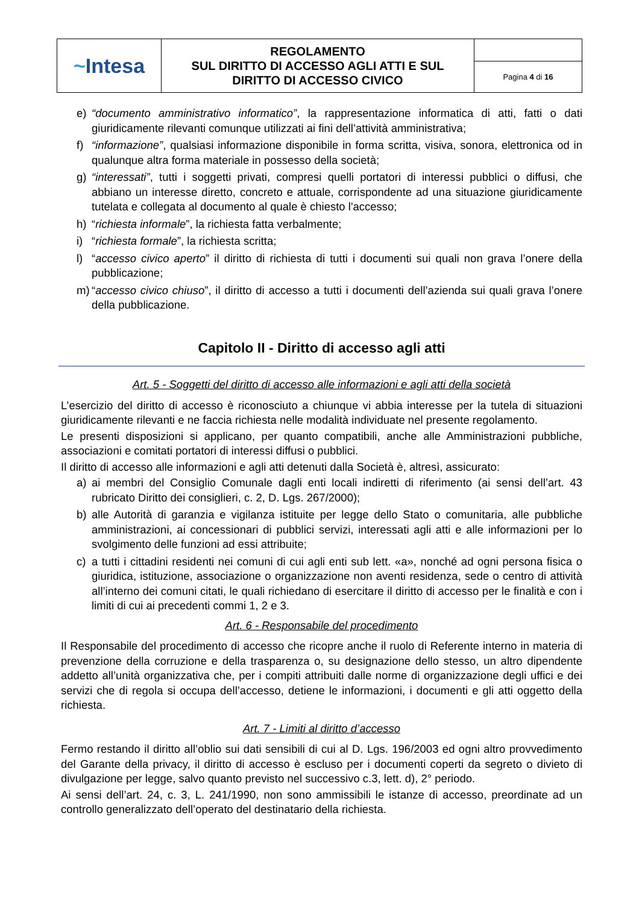| ~ Intesa | REGOLAMENTO SUL DIRITTO DI ACCESSO AGLI ATTI E SUL DIRITTO DI ACCESSO CIVICO | |
| | | Pagina 4 di 16 |
e) “documento amministrativo informatico”, la rappresentazione informatica di atti, fatti o dati giuridicamente rilevanti comunque utilizzati ai fini dell’attività amministrativa;
f) “informazione”, qualsiasi informazione disponibile in forma scritta, visiva, sonora, elettronica od in qualunque altra forma materiale in possesso della società;
g) “interessati”, tutti i soggetti privati, compresi quelli portatori di interessi pubblici o diffusi, che abbiano un interesse diretto, concreto e attuale, corrispondente ad una situazione giuridicamente tutelata e collegata al documento al quale è chiesto l'accesso;
h) “richiesta informale”, la richiesta fatta verbalmente;
i) “richiesta formale”, la richiesta scritta;
l) “accesso civico aperto” il diritto di richiesta di tutti i documenti sui quali non grava l’onere della pubblicazione;
m) “accesso civico chiuso”, il diritto di accesso a tutti i documenti dell’azienda sui quali grava l’onere della pubblicazione.
Capitolo II - Diritto di accesso agli atti
Art. 5 - Soggetti del diritto di accesso alle informazioni e agli atti della società
L’esercizio del diritto di accesso è riconosciuto a chiunque vi abbia interesse per la tutela di situazioni giuridicamente rilevanti e ne faccia richiesta nelle modalità individuate nel presente regolamento.
Le presenti disposizioni si applicano, per quanto compatibili, anche alle Amministrazioni pubbliche, associazioni e comitati portatori di interessi diffusi o pubblici.
Il diritto di accesso alle informazioni e agli atti detenuti dalla Società è, altresì, assicurato:
a) ai membri del Consiglio Comunale dagli enti locali indiretti di riferimento (ai sensi dell’art. 43 rubricato Diritto dei consiglieri, c. 2, D. Lgs. 267/2000);
b) alle Autorità di garanzia e vigilanza istituite per legge dello Stato o comunitaria, alle pubbliche amministrazioni, ai concessionari di pubblici servizi, interessati agli atti e alle informazioni per lo svolgimento delle funzioni ad essi attribuite;
c) a tutti i cittadini residenti nei comuni di cui agli enti sub lett. «a», nonché ad ogni persona fisica o giuridica, istituzione, associazione o organizzazione non aventi residenza, sede o centro di attività all’interno dei comuni citati, le quali richiedano di esercitare il diritto di accesso per le finalità e con i limiti di cui ai precedenti commi 1, 2 e 3.
Art. 6 - Responsabile del procedimento
Il Responsabile del procedimento di accesso che ricopre anche il ruolo di Referente interno in materia di prevenzione della corruzione e della trasparenza o, su designazione dello stesso, un altro dipendente addetto all’unità organizzativa che, per i compiti attribuiti dalle norme di organizzazione degli uffici e dei servizi che di regola si occupa dell’accesso, detiene le informazioni, i documenti e gli atti oggetto della richiesta.
Art. 7 - Limiti al diritto d’accesso
Fermo restando il diritto all’oblio sui dati sensibili di cui al D. Lgs. 196/2003 ed ogni altro provvedimento del Garante della privacy, il diritto di accesso è escluso per i documenti coperti da segreto o divieto di divulgazione per legge, salvo quanto previsto nel successivo c.3, lett. d), 2° periodo.
Ai sensi dell’art. 24, c. 3, L. 241/1990, non sono ammissibili le istanze di accesso, preordinate ad un controllo generalizzato dell’operato del destinatario della richiesta.